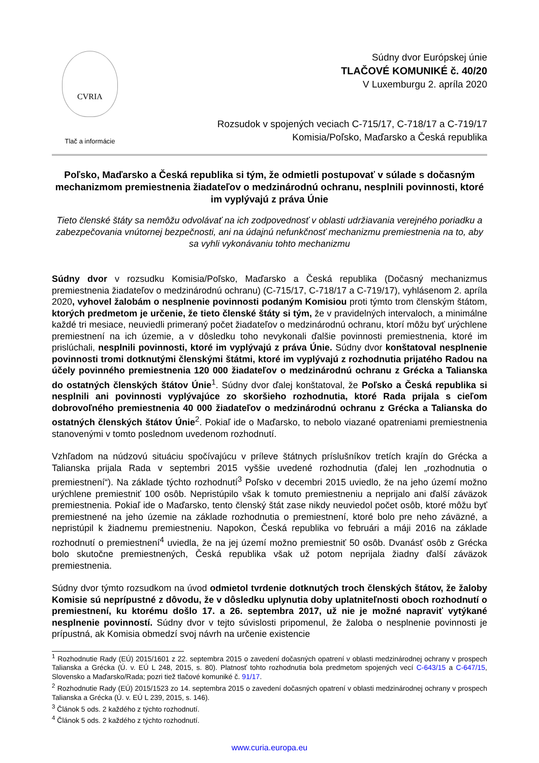CVRIA
Tlač a informácie
Súdny dvor Európskej únie
TLAČOVÉ KOMUNIKÉ č. 40/20
V Luxemburgu 2. apríla 2020
Rozsudok v spojených veciach C-715/17, C-718/17 a C-719/17
Komisia/Poľsko, Maďarsko a Česká republika
Poľsko, Maďarsko a Česká republika si tým, že odmietli postupovať v súlade s dočasným mechanizmom premiestnenia žiadateľov o medzinárodnú ochranu, nesplnili povinnosti, ktoré im vyplývajú z práva Únie
Tieto členské štáty sa nemôžu odvolávať na ich zodpovednosť v oblasti udržiavania verejného poriadku a zabezpečovania vnútornej bezpečnosti, ani na údajnú nefunkčnosť mechanizmu premiestnenia na to, aby sa vyhli vykonávaniu tohto mechanizmu
Súdny dvor v rozsudku Komisia/Poľsko, Maďarsko a Česká republika (Dočasný mechanizmus premiestnenia žiadateľov o medzinárodnú ochranu) (C-715/17, C-718/17 a C-719/17), vyhlásenom 2. apríla 2020, vyhovel žalobám o nesplnenie povinnosti podaným Komisiou proti týmto trom členským štátom, ktorých predmetom je určenie, že tieto členské štáty si tým, že v pravidelných intervaloch, a minimálne každé tri mesiace, neuviedli primeraný počet žiadateľov o medzinárodnú ochranu, ktorí môžu byť urýchlene premiestnení na ich územie, a v dôsledku toho nevykonali ďalšie povinnosti premiestnenia, ktoré im prislúchali, nesplnili povinnosti, ktoré im vyplývajú z práva Únie. Súdny dvor konštatoval nesplnenie povinnosti tromi dotknutými členskými štátmi, ktoré im vyplývajú z rozhodnutia prijatého Radou na účely povinného premiestnenia 120 000 žiadateľov o medzinárodnú ochranu z Grécka a Talianska do ostatných členských štátov Únie<sup>1</sup>. Súdny dvor ďalej konštatoval, že Poľsko a Česká republika si nesplnili ani povinnosti vyplývajúce zo skoršieho rozhodnutia, ktoré Rada prijala s cieľom dobrovoľného premiestnenia 40 000 žiadateľov o medzinárodnú ochranu z Grécka a Talianska do ostatných členských štátov Únie<sup>2</sup>. Pokiaľ ide o Maďarsko, to nebolo viazané opatreniami premiestnenia stanovenými v tomto poslednom uvedenom rozhodnutí.
Vzhľadom na núdzovú situáciu spočívajúcu v prílеve štátnych príslušníkov tretích krajín do Grécka a Talianska prijala Rada v septembri 2015 vyššie uvedené rozhodnutia (ďalej len „rozhodnutia o premiestnení“). Na základe týchto rozhodnutí<sup>3</sup> Poľsko v decembri 2015 uviedlo, že na jeho území možno urýchlene premiestniť 100 osôb. Nepristúpilo však k tomuto premiestneniu a neprijalo ani ďalší záväzok premiestnenia. Pokiaľ ide o Maďarsko, tento členský štát zase nikdy neuviedol počet osôb, ktoré môžu byť premiestnené na jeho územie na základe rozhodnutia o premiestnení, ktoré bolo pre neho záväzné, a nepristúpil k žiadnemu premiestneniu. Napokon, Česká republika vo februári a máji 2016 na základe rozhodnutí o premiestnení<sup>4</sup> uviedla, že na jej území možno premiestniť 50 osôb. Dvanásť osôb z Grécka bolo skutočne premiestnených, Česká republika však už potom neprijala žiadny ďalší záväzok premiestnenia.
Súdny dvor týmto rozsudkom na úvod odmietol tvrdenie dotknutých troch členských štátov, že žaloby Komisie sú neprípustné z dôvodu, že v dôsledku uplynutia doby uplatniteľnosti oboch rozhodnutí o premiestnení, ku ktorému došlo 17. a 26. septembra 2017, už nie je možné napraviť vytýkané nesplnenie povinností. Súdny dvor v tejto súvislosti pripomenul, že žaloba o nesplnenie povinnosti je prípustná, ak Komisia obmedzí svoj návrh na určenie existencie
<sup>1</sup> Rozhodnutie Rady (EÚ) 2015/1601 z 22. septembra 2015 o zavedení dočasných opatrení v oblasti medzinárodnej ochrany v prospech Talianska a Grécka (Ú. v. EÚ L 248, 2015, s. 80). Platnosť tohto rozhodnutia bola predmetom spojených vecí C-643/15 a C-647/15, Slovensko a Maďarsko/Rada; pozri tiež tlačové komuniké č. 91/17.
<sup>2</sup> Rozhodnutie Rady (EÚ) 2015/1523 zo 14. septembra 2015 o zavedení dočasných opatrení v oblasti medzinárodnej ochrany v prospech Talianska a Grécka (Ú. v. EÚ L 239, 2015, s. 146).
<sup>3</sup> Článok 5 ods. 2 každého z týchto rozhodnutí.
<sup>4</sup> Článok 5 ods. 2 každého z týchto rozhodnutí.
www.curia.europa.eu